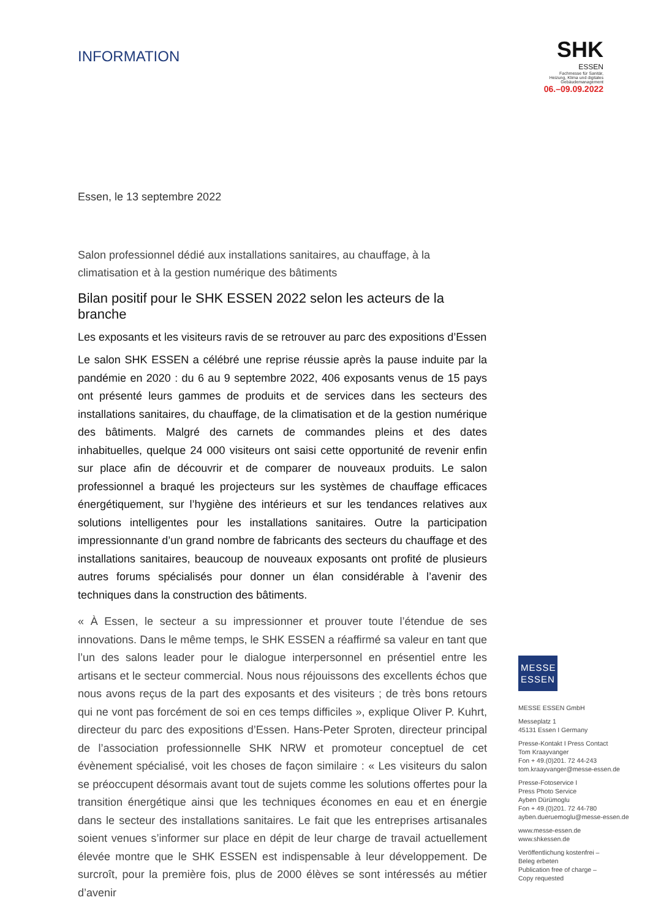SHK
ESSEN
Fachmesse für Sanitär,
Heizung, Klima und digitales
Gebäudemanagement
06.–09.09.2022
INFORMATION
Essen, le 13 septembre 2022
Salon professionnel dédié aux installations sanitaires, au chauffage, à la climatisation et à la gestion numérique des bâtiments
Bilan positif pour le SHK ESSEN 2022 selon les acteurs de la branche
Les exposants et les visiteurs ravis de se retrouver au parc des expositions d’Essen
Le salon SHK ESSEN a célébré une reprise réussie après la pause induite par la pandémie en 2020 : du 6 au 9 septembre 2022, 406 exposants venus de 15 pays ont présenté leurs gammes de produits et de services dans les secteurs des installations sanitaires, du chauffage, de la climatisation et de la gestion numérique des bâtiments. Malgré des carnets de commandes pleins et des dates inhabituelles, quelque 24 000 visiteurs ont saisi cette opportunité de revenir enfin sur place afin de découvrir et de comparer de nouveaux produits. Le salon professionnel a braqué les projecteurs sur les systèmes de chauffage efficaces énergétiquement, sur l’hygiène des intérieurs et sur les tendances relatives aux solutions intelligentes pour les installations sanitaires. Outre la participation impressionnante d’un grand nombre de fabricants des secteurs du chauffage et des installations sanitaires, beaucoup de nouveaux exposants ont profité de plusieurs autres forums spécialisés pour donner un élan considérable à l’avenir des techniques dans la construction des bâtiments.
« À Essen, le secteur a su impressionner et prouver toute l’étendue de ses innovations. Dans le même temps, le SHK ESSEN a réaffirmé sa valeur en tant que l’un des salons leader pour le dialogue interpersonnel en présentiel entre les artisans et le secteur commercial. Nous nous réjouissons des excellents échos que nous avons reçus de la part des exposants et des visiteurs ; de très bons retours qui ne vont pas forcément de soi en ces temps difficiles », explique Oliver P. Kuhrt, directeur du parc des expositions d’Essen. Hans-Peter Sproten, directeur principal de l’association professionnelle SHK NRW et promoteur conceptuel de cet évènement spécialisé, voit les choses de façon similaire : « Les visiteurs du salon se préoccupent désormais avant tout de sujets comme les solutions offertes pour la transition énergétique ainsi que les techniques économes en eau et en énergie dans le secteur des installations sanitaires. Le fait que les entreprises artisanales soient venues s’informer sur place en dépit de leur charge de travail actuellement élevée montre que le SHK ESSEN est indispensable à leur développement. De surcroît, pour la première fois, plus de 2000 élèves se sont intéressés au métier d’avenir
MESSE
ESSEN
MESSE ESSEN GmbH
Messeplatz 1
45131 Essen I Germany
Presse-Kontakt I Press Contact
Tom Kraayvanger
Fon + 49.(0)201. 72 44-243
tom.kraayvanger@messe-essen.de
Presse-Fotoservice I
Press Photo Service
Ayben Dürümoglu
Fon + 49.(0)201. 72 44-780
ayben.dueruemoglu@messe-essen.de
www.messe-essen.de
www.shkessen.de
Veröffentlichung kostenfrei –
Beleg erbeten
Publication free of charge –
Copy requested